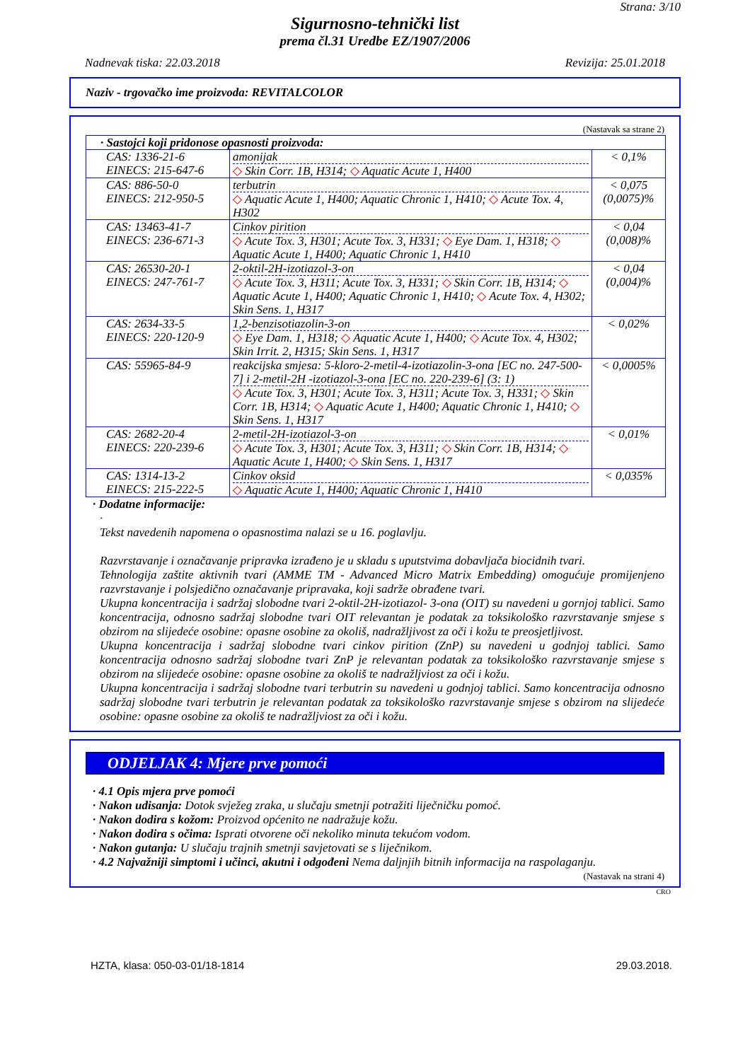Strana: 3/10
Sigurnosno-tehnički list
prema čl.31 Uredbe EZ/1907/2006
Nadnevak tiska: 22.03.2018 Revizija: 25.01.2018
Naziv - trgovačko ime proizvoda: REVITALCOLOR
(Nastavak sa strane 2)
| · Sastojci koji pridonose opasnosti proizvoda: | | |
| CAS: 1336-21-6 EINECS: 215-647-6 | amonijak ◇ Skin Corr. 1B, H314; ◇ Aquatic Acute 1, H400 | < 0,1% |
| CAS: 886-50-0 EINECS: 212-950-5 | terbutrin ◇ Aquatic Acute 1, H400; Aquatic Chronic 1, H410; ◇ Acute Tox. 4, H302 | < 0,075 (0,0075)% |
| CAS: 13463-41-7 EINECS: 236-671-3 | Cinkov pirition ◇ Acute Tox. 3, H301; Acute Tox. 3, H331; ◇ Eye Dam. 1, H318; ◇ Aquatic Acute 1, H400; Aquatic Chronic 1, H410 | < 0,04 (0,008)% |
| CAS: 26530-20-1 EINECS: 247-761-7 | 2-oktil-2H-izotiazol-3-on ◇ Acute Tox. 3, H311; Acute Tox. 3, H331; ◇ Skin Corr. 1B, H314; ◇ Aquatic Acute 1, H400; Aquatic Chronic 1, H410; ◇ Acute Tox. 4, H302; Skin Sens. 1, H317 | < 0,04 (0,004)% |
| CAS: 2634-33-5 EINECS: 220-120-9 | 1,2-benzisotiazolin-3-on ◇ Eye Dam. 1, H318; ◇ Aquatic Acute 1, H400; ◇ Acute Tox. 4, H302; Skin Irrit. 2, H315; Skin Sens. 1, H317 | < 0,02% |
| CAS: 55965-84-9 | reakcijska smjesa: 5-kloro-2-metil-4-izotiazolin-3-ona [EC no. 247-500-7] i 2-metil-2H -izotiazol-3-ona [EC no. 220-239-6] (3: 1) ◇ Acute Tox. 3, H301; Acute Tox. 3, H311; Acute Tox. 3, H331; ◇ Skin Corr. 1B, H314; ◇ Aquatic Acute 1, H400; Aquatic Chronic 1, H410; ◇ Skin Sens. 1, H317 | < 0,0005% |
| CAS: 2682-20-4 EINECS: 220-239-6 | 2-metil-2H-izotiazol-3-on ◇ Acute Tox. 3, H301; Acute Tox. 3, H311; ◇ Skin Corr. 1B, H314; ◇ Aquatic Acute 1, H400; ◇ Skin Sens. 1, H317 | < 0,01% |
| CAS: 1314-13-2 EINECS: 215-222-5 | Cinkov oksid ◇ Aquatic Acute 1, H400; Aquatic Chronic 1, H410 | < 0,035% |
· Dodatne informacije:
·
Tekst navedenih napomena o opasnostima nalazi se u 16. poglavlju.
Razvrstavanje i označavanje pripravka izrađeno je u skladu s uputstvima dobavljača biocidnih tvari.
Tehnologija zaštite aktivnih tvari (AMME TM - Advanced Micro Matrix Embedding) omogućuje promijenjeno razvrstavanje i polsjedično označavanje pripravaka, koji sadrže obrađene tvari.
Ukupna koncentracija i sadržaj slobodne tvari 2-oktil-2H-izotiazol- 3-ona (OIT) su navedeni u gornjoj tablici. Samo koncentracija, odnosno sadržaj slobodne tvari OIT relevantan je podatak za toksikološko razvrstavanje smjese s obzirom na slijedeće osobine: opasne osobine za okoliš, nadražljivost za oči i kožu te preosjetljivost.
Ukupna koncentracija i sadržaj slobodne tvari cinkov pirition (ZnP) su navedeni u godnjoj tablici. Samo koncentracija odnosno sadržaj slobodne tvari ZnP je relevantan podatak za toksikološko razvrstavanje smjese s obzirom na slijedeće osobine: opasne osobine za okoliš te nadražljviost za oči i kožu.
Ukupna koncentracija i sadržaj slobodne tvari terbutrin su navedeni u godnjoj tablici. Samo koncentracija odnosno sadržaj slobodne tvari terbutrin je relevantan podatak za toksikološko razvrstavanje smjese s obzirom na slijedeće osobine: opasne osobine za okoliš te nadražljviost za oči i kožu.
ODJELJAK 4: Mjere prve pomoći
· 4.1 Opis mjera prve pomoći
· Nakon udisanja: Dotok svježeg zraka, u slučaju smetnji potražiti liječničku pomoć.
· Nakon dodira s kožom: Proizvod općenito ne nadražuje kožu.
· Nakon dodira s očima: Isprati otvorene oči nekoliko minuta tekućom vodom.
· Nakon gutanja: U slučaju trajnih smetnji savjetovati se s liječnikom.
· 4.2 Najvažniji simptomi i učinci, akutni i odgođeni Nema daljnjih bitnih informacija na raspolaganju.
(Nastavak na strani 4)
CRO
HZTA, klasa: 050-03-01/18-1814 29.03.2018.